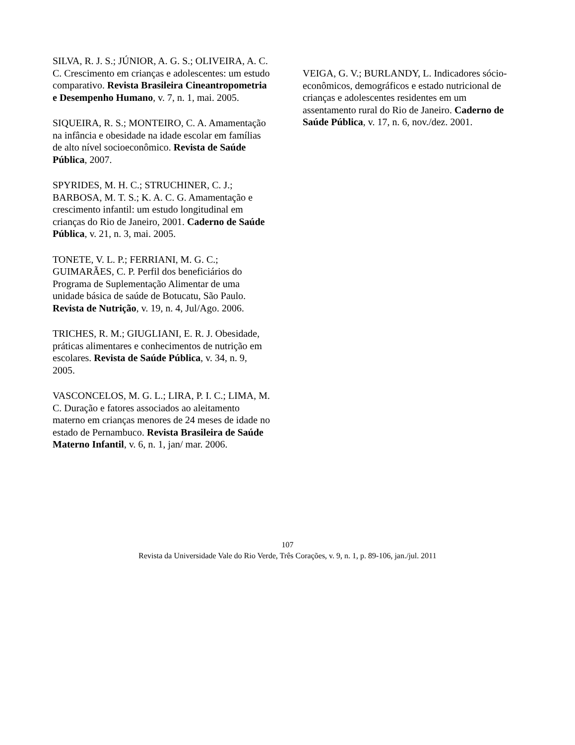SILVA, R. J. S.; JÚNIOR, A. G. S.; OLIVEIRA, A. C. C. Crescimento em crianças e adolescentes: um estudo comparativo. Revista Brasileira Cineantropometria e Desempenho Humano, v. 7, n. 1, mai. 2005.
SIQUEIRA, R. S.; MONTEIRO, C. A. Amamentação na infância e obesidade na idade escolar em famílias de alto nível socioeconômico. Revista de Saúde Pública, 2007.
SPYRIDES, M. H. C.; STRUCHINER, C. J.; BARBOSA, M. T. S.; K. A. C. G. Amamentação e crescimento infantil: um estudo longitudinal em crianças do Rio de Janeiro, 2001. Caderno de Saúde Pública, v. 21, n. 3, mai. 2005.
TONETE, V. L. P.; FERRIANI, M. G. C.; GUIMARÃES, C. P. Perfil dos beneficiários do Programa de Suplementação Alimentar de uma unidade básica de saúde de Botucatu, São Paulo. Revista de Nutrição, v. 19, n. 4, Jul/Ago. 2006.
TRICHES, R. M.; GIUGLIANI, E. R. J. Obesidade, práticas alimentares e conhecimentos de nutrição em escolares. Revista de Saúde Pública, v. 34, n. 9, 2005.
VASCONCELOS, M. G. L.; LIRA, P. I. C.; LIMA, M. C. Duração e fatores associados ao aleitamento materno em crianças menores de 24 meses de idade no estado de Pernambuco. Revista Brasileira de Saúde Materno Infantil, v. 6, n. 1, jan/ mar. 2006.
VEIGA, G. V.; BURLANDY, L. Indicadores sócio-econômicos, demográficos e estado nutricional de crianças e adolescentes residentes em um assentamento rural do Rio de Janeiro. Caderno de Saúde Pública, v. 17, n. 6, nov./dez. 2001.
107
Revista da Universidade Vale do Rio Verde, Três Corações, v. 9, n. 1, p. 89-106, jan./jul. 2011